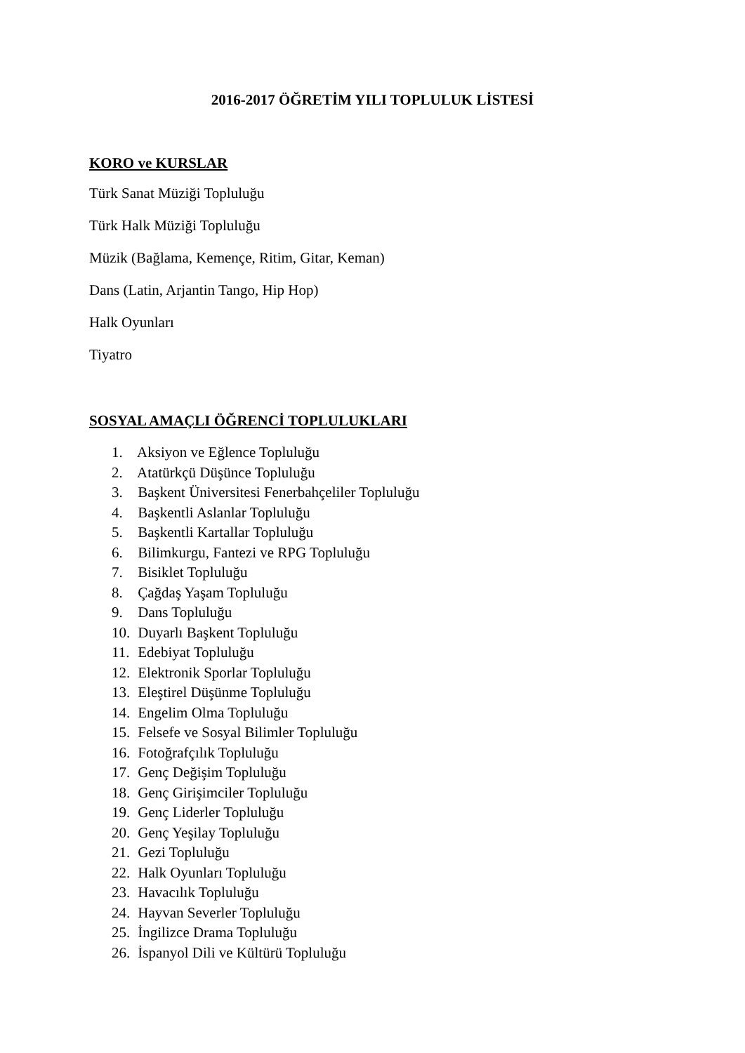2016-2017 ÖĞRETİM YILI TOPLULUK LİSTESİ
KORO ve KURSLAR
Türk Sanat Müziği Topluluğu
Türk Halk Müziği Topluluğu
Müzik (Bağlama, Kemençe, Ritim, Gitar, Keman)
Dans (Latin, Arjantin Tango, Hip Hop)
Halk Oyunları
Tiyatro
SOSYAL AMAÇLI ÖĞRENCİ TOPLULUKLARI
1. Aksiyon ve Eğlence Topluluğu
2. Atatürkçü Düşünce Topluluğu
3. Başkent Üniversitesi Fenerbahçeliler Topluluğu
4. Başkentli Aslanlar Topluluğu
5. Başkentli Kartallar Topluluğu
6. Bilimkurgu, Fantezi ve RPG Topluluğu
7. Bisiklet Topluluğu
8. Çağdaş Yaşam Topluluğu
9. Dans Topluluğu
10. Duyarlı Başkent Topluluğu
11. Edebiyat Topluluğu
12. Elektronik Sporlar Topluluğu
13. Eleştirel Düşünme Topluluğu
14. Engelim Olma Topluluğu
15. Felsefe ve Sosyal Bilimler Topluluğu
16. Fotoğrafçılık Topluluğu
17. Genç Değişim Topluluğu
18. Genç Girişimciler Topluluğu
19. Genç Liderler Topluluğu
20. Genç Yeşilay Topluluğu
21. Gezi Topluluğu
22. Halk Oyunları Topluluğu
23. Havacılık Topluluğu
24. Hayvan Severler Topluluğu
25. İngilizce Drama Topluluğu
26. İspanyol Dili ve Kültürü Topluluğu